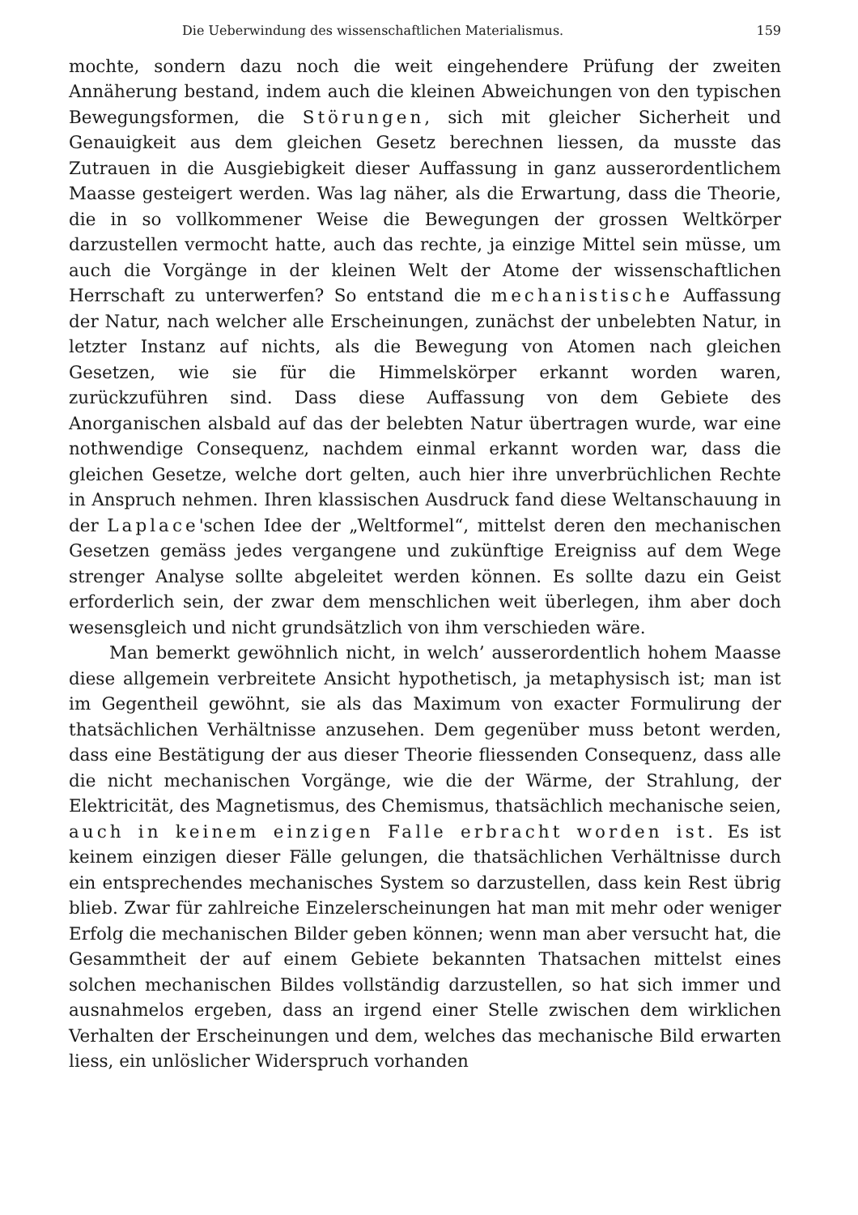Die Ueberwindung des wissenschaftlichen Materialismus. 159
mochte, sondern dazu noch die weit eingehendere Prüfung der zweiten Annäherung bestand, indem auch die kleinen Abweichungen von den typischen Bewegungsformen, die Störungen, sich mit gleicher Sicherheit und Genauigkeit aus dem gleichen Gesetz berechnen liessen, da musste das Zutrauen in die Ausgiebigkeit dieser Auffassung in ganz ausserordentlichem Maasse gesteigert werden. Was lag näher, als die Erwartung, dass die Theorie, die in so vollkommener Weise die Bewegungen der grossen Weltkörper darzustellen vermocht hatte, auch das rechte, ja einzige Mittel sein müsse, um auch die Vorgänge in der kleinen Welt der Atome der wissenschaftlichen Herrschaft zu unterwerfen? So entstand die mechanistische Auffassung der Natur, nach welcher alle Erscheinungen, zunächst der unbelebten Natur, in letzter Instanz auf nichts, als die Bewegung von Atomen nach gleichen Gesetzen, wie sie für die Himmelskörper erkannt worden waren, zurückzuführen sind. Dass diese Auffassung von dem Gebiete des Anorganischen alsbald auf das der belebten Natur übertragen wurde, war eine nothwendige Consequenz, nachdem einmal erkannt worden war, dass die gleichen Gesetze, welche dort gelten, auch hier ihre unverbrüchlichen Rechte in Anspruch nehmen. Ihren klassischen Ausdruck fand diese Weltanschauung in der Laplace'schen Idee der „Weltformel“, mittelst deren den mechanischen Gesetzen gemäss jedes vergangene und zukünftige Ereigniss auf dem Wege strenger Analyse sollte abgeleitet werden können. Es sollte dazu ein Geist erforderlich sein, der zwar dem menschlichen weit überlegen, ihm aber doch wesensgleich und nicht grundsätzlich von ihm verschieden wäre.
Man bemerkt gewöhnlich nicht, in welch’ ausserordentlich hohem Maasse diese allgemein verbreitete Ansicht hypothetisch, ja metaphysisch ist; man ist im Gegentheil gewöhnt, sie als das Maximum von exacter Formulirung der thatsächlichen Verhältnisse anzusehen. Dem gegenüber muss betont werden, dass eine Bestätigung der aus dieser Theorie fliessenden Consequenz, dass alle die nicht mechanischen Vorgänge, wie die der Wärme, der Strahlung, der Elektricität, des Magnetismus, des Chemismus, thatsächlich mechanische seien, auch in keinem einzigen Falle erbracht worden ist. Es ist keinem einzigen dieser Fälle gelungen, die thatsächlichen Verhältnisse durch ein entsprechendes mechanisches System so darzustellen, dass kein Rest übrig blieb. Zwar für zahlreiche Einzelerscheinungen hat man mit mehr oder weniger Erfolg die mechanischen Bilder geben können; wenn man aber versucht hat, die Gesammtheit der auf einem Gebiete bekannten Thatsachen mittelst eines solchen mechanischen Bildes vollständig darzustellen, so hat sich immer und ausnahmelos ergeben, dass an irgend einer Stelle zwischen dem wirklichen Verhalten der Erscheinungen und dem, welches das mechanische Bild erwarten liess, ein unlöslicher Widerspruch vorhanden